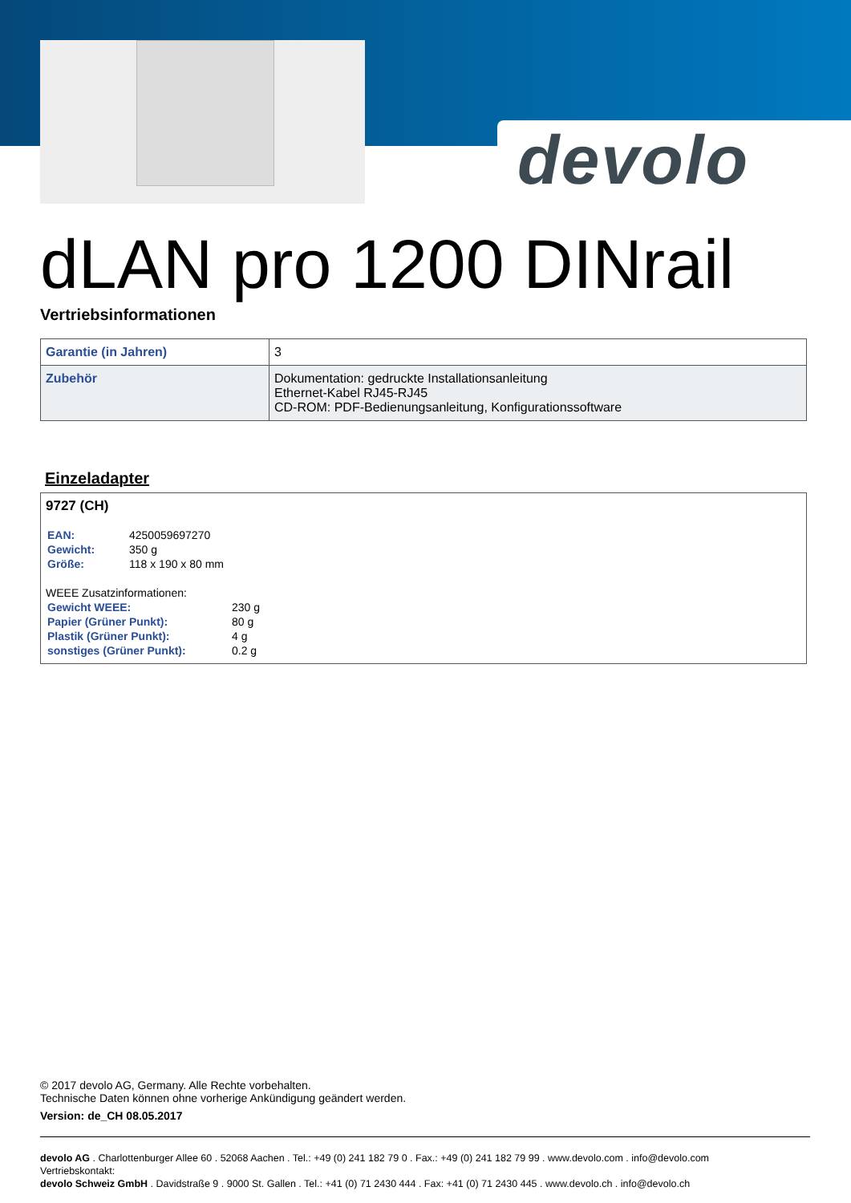devolo
dLAN pro 1200 DINrail
Vertriebsinformationen
| Garantie (in Jahren) | 3 |
| Zubehör | Dokumentation: gedruckte Installationsanleitung Ethernet-Kabel RJ45-RJ45 CD-ROM: PDF-Bedienungsanleitung, Konfigurationssoftware |
Einzeladapter
9727 (CH)
| EAN: | 4250059697270 |
| Gewicht: | 350 g |
| Größe: | 118 x 190 x 80 mm |
WEEE Zusatzinformationen:
| Gewicht WEEE: | 230 g |
| Papier (Grüner Punkt): | 80 g |
| Plastik (Grüner Punkt): | 4 g |
| sonstiges (Grüner Punkt): | 0.2 g |
© 2017 devolo AG, Germany. Alle Rechte vorbehalten.
Technische Daten können ohne vorherige Ankündigung geändert werden.
Version: de_CH 08.05.2017
devolo AG . Charlottenburger Allee 60 . 52068 Aachen . Tel.: +49 (0) 241 182 79 0 . Fax.: +49 (0) 241 182 79 99 . www.devolo.com . info@devolo.com
Vertriebskontakt:
devolo Schweiz GmbH . Davidstraße 9 . 9000 St. Gallen . Tel.: +41 (0) 71 2430 444 . Fax: +41 (0) 71 2430 445 . www.devolo.ch . info@devolo.ch